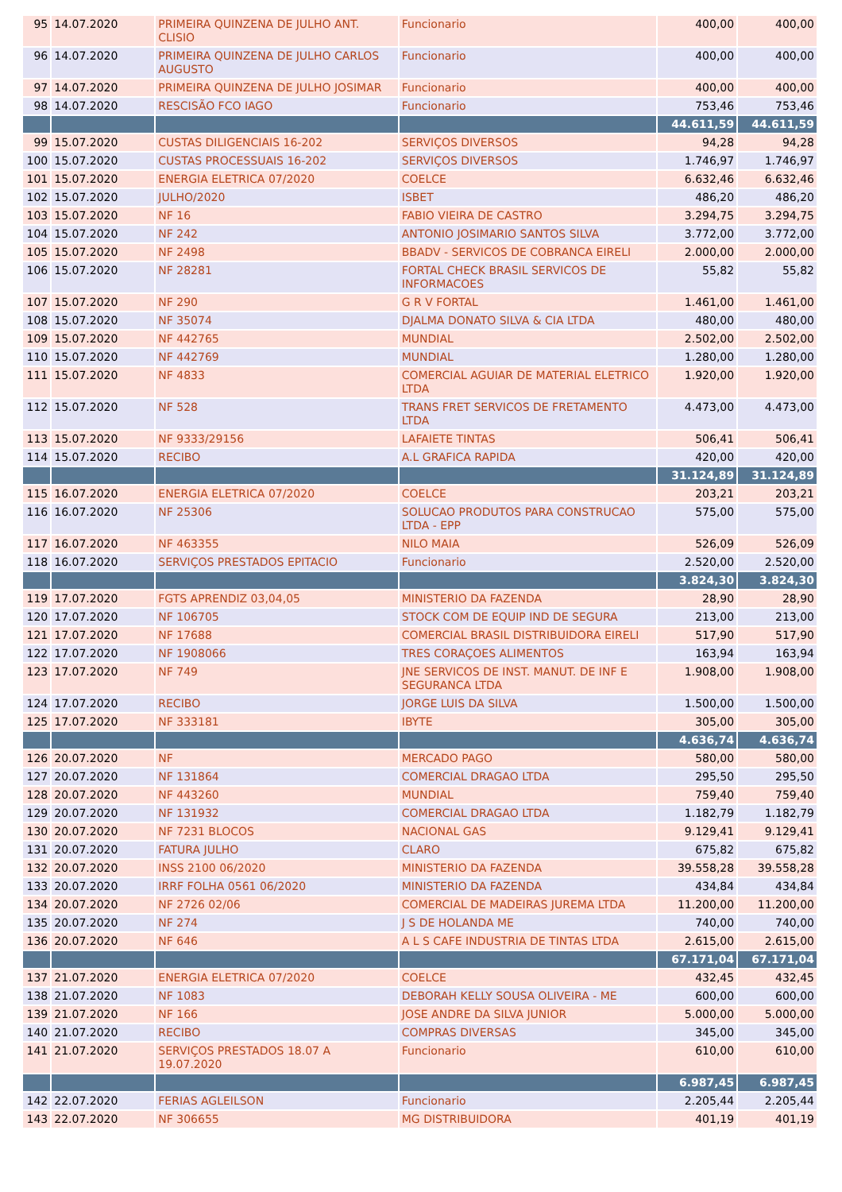| 95 | 14.07.2020 | PRIMEIRA QUINZENA DE JULHO ANT. CLISIO | Funcionario | 400,00 | 400,00 |
| 96 | 14.07.2020 | PRIMEIRA QUINZENA DE JULHO CARLOS AUGUSTO | Funcionario | 400,00 | 400,00 |
| 97 | 14.07.2020 | PRIMEIRA QUINZENA DE JULHO JOSIMAR | Funcionario | 400,00 | 400,00 |
| 98 | 14.07.2020 | RESCISÃO FCO IAGO | Funcionario | 753,46 | 753,46 |
| | | | | 44.611,59 | 44.611,59 |
| 99 | 15.07.2020 | CUSTAS DILIGENCIAIS 16-202 | SERVIÇOS DIVERSOS | 94,28 | 94,28 |
| 100 | 15.07.2020 | CUSTAS PROCESSUAIS 16-202 | SERVIÇOS DIVERSOS | 1.746,97 | 1.746,97 |
| 101 | 15.07.2020 | ENERGIA ELETRICA 07/2020 | COELCE | 6.632,46 | 6.632,46 |
| 102 | 15.07.2020 | JULHO/2020 | ISBET | 486,20 | 486,20 |
| 103 | 15.07.2020 | NF 16 | FABIO VIEIRA DE CASTRO | 3.294,75 | 3.294,75 |
| 104 | 15.07.2020 | NF 242 | ANTONIO JOSIMARIO SANTOS SILVA | 3.772,00 | 3.772,00 |
| 105 | 15.07.2020 | NF 2498 | BBADV - SERVICOS DE COBRANCA EIRELI | 2.000,00 | 2.000,00 |
| 106 | 15.07.2020 | NF 28281 | FORTAL CHECK BRASIL SERVICOS DE INFORMACOES | 55,82 | 55,82 |
| 107 | 15.07.2020 | NF 290 | G R V FORTAL | 1.461,00 | 1.461,00 |
| 108 | 15.07.2020 | NF 35074 | DJALMA DONATO SILVA & CIA LTDA | 480,00 | 480,00 |
| 109 | 15.07.2020 | NF 442765 | MUNDIAL | 2.502,00 | 2.502,00 |
| 110 | 15.07.2020 | NF 442769 | MUNDIAL | 1.280,00 | 1.280,00 |
| 111 | 15.07.2020 | NF 4833 | COMERCIAL AGUIAR DE MATERIAL ELETRICO LTDA | 1.920,00 | 1.920,00 |
| 112 | 15.07.2020 | NF 528 | TRANS FRET SERVICOS DE FRETAMENTO LTDA | 4.473,00 | 4.473,00 |
| 113 | 15.07.2020 | NF 9333/29156 | LAFAIETE TINTAS | 506,41 | 506,41 |
| 114 | 15.07.2020 | RECIBO | A.L GRAFICA RAPIDA | 420,00 | 420,00 |
| | | | | 31.124,89 | 31.124,89 |
| 115 | 16.07.2020 | ENERGIA ELETRICA 07/2020 | COELCE | 203,21 | 203,21 |
| 116 | 16.07.2020 | NF 25306 | SOLUCAO PRODUTOS PARA CONSTRUCAO LTDA - EPP | 575,00 | 575,00 |
| 117 | 16.07.2020 | NF 463355 | NILO MAIA | 526,09 | 526,09 |
| 118 | 16.07.2020 | SERVIÇOS PRESTADOS EPITACIO | Funcionario | 2.520,00 | 2.520,00 |
| | | | | 3.824,30 | 3.824,30 |
| 119 | 17.07.2020 | FGTS APRENDIZ 03,04,05 | MINISTERIO DA FAZENDA | 28,90 | 28,90 |
| 120 | 17.07.2020 | NF 106705 | STOCK COM DE EQUIP IND DE SEGURA | 213,00 | 213,00 |
| 121 | 17.07.2020 | NF 17688 | COMERCIAL BRASIL DISTRIBUIDORA EIRELI | 517,90 | 517,90 |
| 122 | 17.07.2020 | NF 1908066 | TRES CORAÇOES ALIMENTOS | 163,94 | 163,94 |
| 123 | 17.07.2020 | NF 749 | JNE SERVICOS DE INST. MANUT. DE INF E SEGURANCA LTDA | 1.908,00 | 1.908,00 |
| 124 | 17.07.2020 | RECIBO | JORGE LUIS DA SILVA | 1.500,00 | 1.500,00 |
| 125 | 17.07.2020 | NF 333181 | IBYTE | 305,00 | 305,00 |
| | | | | 4.636,74 | 4.636,74 |
| 126 | 20.07.2020 | NF | MERCADO PAGO | 580,00 | 580,00 |
| 127 | 20.07.2020 | NF 131864 | COMERCIAL DRAGAO LTDA | 295,50 | 295,50 |
| 128 | 20.07.2020 | NF 443260 | MUNDIAL | 759,40 | 759,40 |
| 129 | 20.07.2020 | NF 131932 | COMERCIAL DRAGAO LTDA | 1.182,79 | 1.182,79 |
| 130 | 20.07.2020 | NF 7231 BLOCOS | NACIONAL GAS | 9.129,41 | 9.129,41 |
| 131 | 20.07.2020 | FATURA JULHO | CLARO | 675,82 | 675,82 |
| 132 | 20.07.2020 | INSS 2100 06/2020 | MINISTERIO DA FAZENDA | 39.558,28 | 39.558,28 |
| 133 | 20.07.2020 | IRRF FOLHA 0561 06/2020 | MINISTERIO DA FAZENDA | 434,84 | 434,84 |
| 134 | 20.07.2020 | NF 2726 02/06 | COMERCIAL DE MADEIRAS JUREMA LTDA | 11.200,00 | 11.200,00 |
| 135 | 20.07.2020 | NF 274 | J S DE HOLANDA ME | 740,00 | 740,00 |
| 136 | 20.07.2020 | NF 646 | A L S CAFE INDUSTRIA DE TINTAS LTDA | 2.615,00 | 2.615,00 |
| | | | | 67.171,04 | 67.171,04 |
| 137 | 21.07.2020 | ENERGIA ELETRICA 07/2020 | COELCE | 432,45 | 432,45 |
| 138 | 21.07.2020 | NF 1083 | DEBORAH KELLY SOUSA OLIVEIRA - ME | 600,00 | 600,00 |
| 139 | 21.07.2020 | NF 166 | JOSE ANDRE DA SILVA JUNIOR | 5.000,00 | 5.000,00 |
| 140 | 21.07.2020 | RECIBO | COMPRAS DIVERSAS | 345,00 | 345,00 |
| 141 | 21.07.2020 | SERVIÇOS PRESTADOS 18.07 A 19.07.2020 | Funcionario | 610,00 | 610,00 |
| | | | | 6.987,45 | 6.987,45 |
| 142 | 22.07.2020 | FERIAS AGLEILSON | Funcionario | 2.205,44 | 2.205,44 |
| 143 | 22.07.2020 | NF 306655 | MG DISTRIBUIDORA | 401,19 | 401,19 |